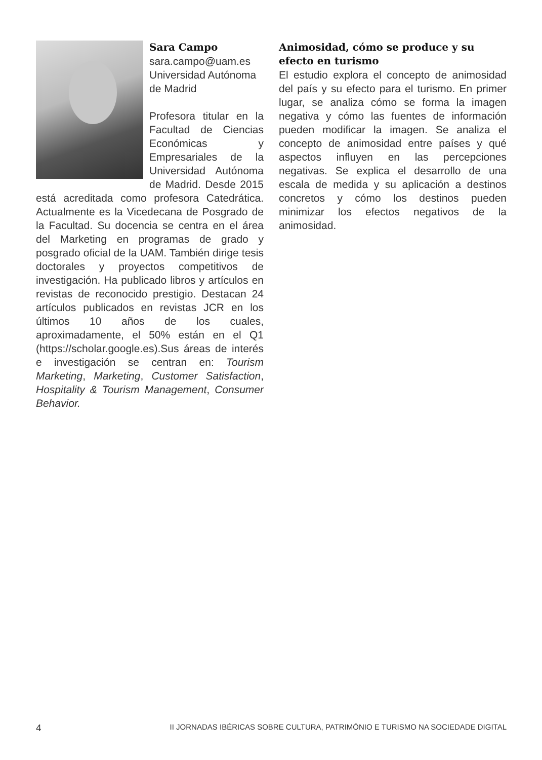Sara Campo
sara.campo@uam.es
Universidad Autónoma de Madrid
Profesora titular en la Facultad de Ciencias Económicas y Empresariales de la Universidad Autónoma de Madrid. Desde 2015 está acreditada como profesora Catedrática. Actualmente es la Vicedecana de Posgrado de la Facultad. Su docencia se centra en el área del Marketing en programas de grado y posgrado oficial de la UAM. También dirige tesis doctorales y proyectos competitivos de investigación. Ha publicado libros y artículos en revistas de reconocido prestigio. Destacan 24 artículos publicados en revistas JCR en los últimos 10 años de los cuales, aproximadamente, el 50% están en el Q1 (https://scholar.google.es).Sus áreas de interés e investigación se centran en: Tourism Marketing, Marketing, Customer Satisfaction, Hospitality & Tourism Management, Consumer Behavior.
Animosidad, cómo se produce y su efecto en turismo
El estudio explora el concepto de animosidad del país y su efecto para el turismo. En primer lugar, se analiza cómo se forma la imagen negativa y cómo las fuentes de información pueden modificar la imagen. Se analiza el concepto de animosidad entre países y qué aspectos influyen en las percepciones negativas. Se explica el desarrollo de una escala de medida y su aplicación a destinos concretos y cómo los destinos pueden minimizar los efectos negativos de la animosidad.
4 II JORNADAS IBÉRICAS SOBRE CULTURA, PATRIMÓNIO E TURISMO NA SOCIEDADE DIGITAL